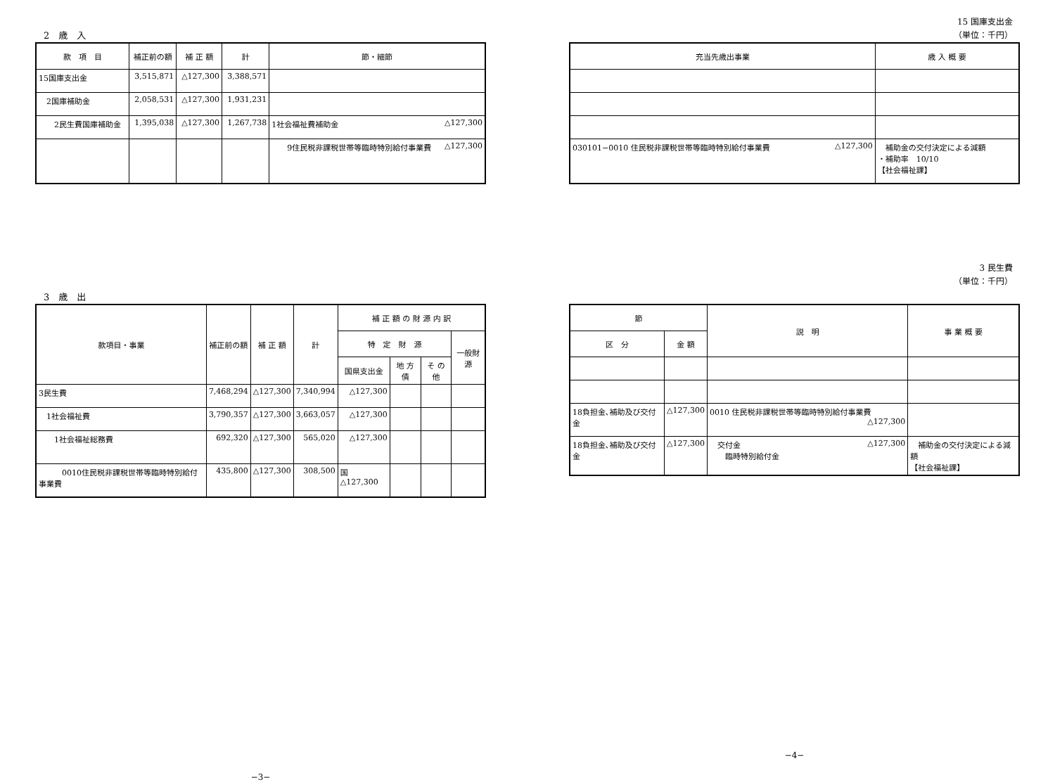2　歳　入
| 款 項 目 | 補正前の額 | 補 正 額 | 計 | 節・細節 |
| --- | --- | --- | --- | --- |
| 15国庫支出金 | 3,515,871 | △127,300 | 3,388,571 | |
| 2国庫補助金 | 2,058,531 | △127,300 | 1,931,231 | |
| 2民生費国庫補助金 | 1,395,038 | △127,300 | 1,267,738 | 1社会福祉費補助金 △127,300 |
| | | | | 9住民税非課税世帯等臨時特別給付事業費 △127,300 |
3　歳　出
| 款項目・事業 | 補正前の額 | 補 正 額 | 計 | 補 正 額 の 財 源 内 訳 | | | |
| --- | --- | --- | --- | --- | --- | --- | --- |
| | | | | 特 定 財 源 | | | 一般財源 |
| | | | | 国県支出金 | 地 方 債 | そ の 他 | |
| 3民生費 | 7,468,294 | △127,300 | 7,340,994 | △127,300 | | | |
| 1社会福祉費 | 3,790,357 | △127,300 | 3,663,057 | △127,300 | | | |
| 1社会福祉総務費 | 692,320 | △127,300 | 565,020 | △127,300 | | | |
| 0010住民税非課税世帯等臨時特別給付事業費 | 435,800 | △127,300 | 308,500 | 国 △127,300 | | | |
−3−
15 国庫支出金
（単位：千円）
| 充当先歳出事業 | 歳 入 概 要 |
| --- | --- |
| 030101−0010 住民税非課税世帯等臨時特別給付事業費 △127,300 | 補助金の交付決定による減額 ・補助率 10/10 【社会福祉課】 |
3 民生費
（単位：千円）
| 節 | | 説 明 | 事 業 概 要 |
| --- | --- | --- | --- |
| 区 分 | 金 額 | | |
| 18負担金､補助及び交付金 | △127,300 | 0010 住民税非課税世帯等臨時特別給付事業費 △127,300 | |
| 18負担金､補助及び交付金 | △127,300 | 交付金 △127,300 臨時特別給付金 | 補助金の交付決定による減額 【社会福祉課】 |
−4−